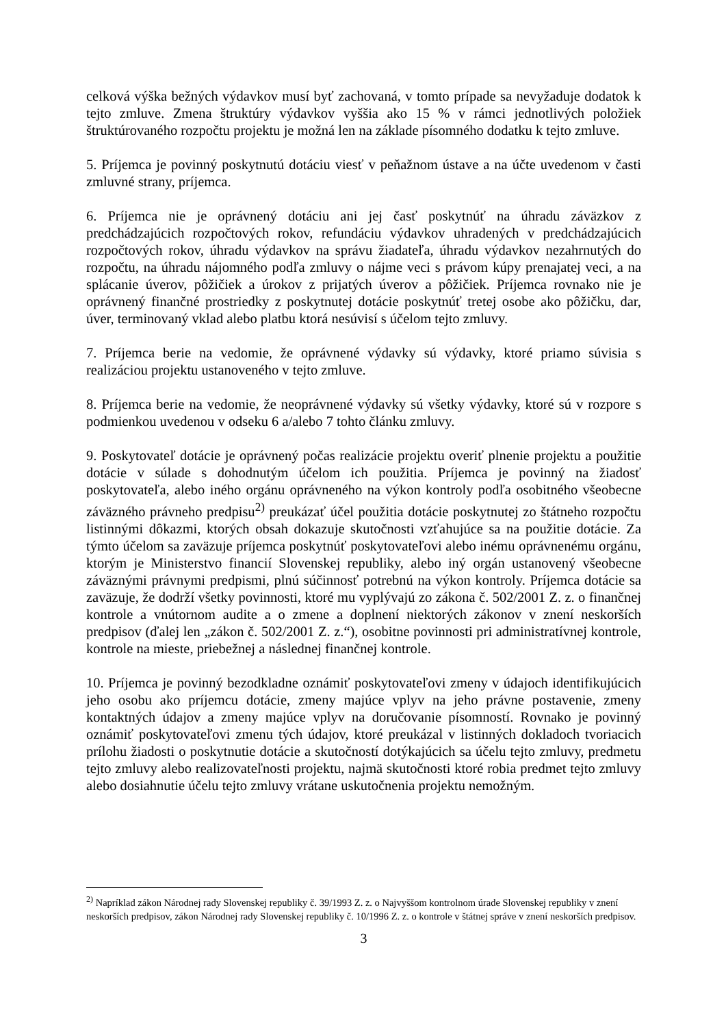celková výška bežných výdavkov musí byť zachovaná, v tomto prípade sa nevyžaduje dodatok k tejto zmluve. Zmena štruktúry výdavkov vyššia ako 15 % v rámci jednotlivých položiek štruktúrovaného rozpočtu projektu je možná len na základe písomného dodatku k tejto zmluve.
5. Príjemca je povinný poskytnutú dotáciu viesť v peňažnom ústave a na účte uvedenom v časti zmluvné strany, príjemca.
6. Príjemca nie je oprávnený dotáciu ani jej časť poskytnúť na úhradu záväzkov z predchádzajúcich rozpočtových rokov, refundáciu výdavkov uhradených v predchádzajúcich rozpočtových rokov, úhradu výdavkov na správu žiadateľa, úhradu výdavkov nezahrnutých do rozpočtu, na úhradu nájomného podľa zmluvy o nájme veci s právom kúpy prenajatej veci, a na splácanie úverov, pôžičiek a úrokov z prijatých úverov a pôžičiek. Príjemca rovnako nie je oprávnený finančné prostriedky z poskytnutej dotácie poskytnúť tretej osobe ako pôžičku, dar, úver, terminovaný vklad alebo platbu ktorá nesúvisí s účelom tejto zmluvy.
7. Príjemca berie na vedomie, že oprávnené výdavky sú výdavky, ktoré priamo súvisia s realizáciou projektu ustanoveného v tejto zmluve.
8. Príjemca berie na vedomie, že neoprávnené výdavky sú všetky výdavky, ktoré sú v rozpore s podmienkou uvedenou v odseku 6 a/alebo 7 tohto článku zmluvy.
9. Poskytovateľ dotácie je oprávnený počas realizácie projektu overiť plnenie projektu a použitie dotácie v súlade s dohodnutým účelom ich použitia. Príjemca je povinný na žiadosť poskytovateľa, alebo iného orgánu oprávneného na výkon kontroly podľa osobitného všeobecne záväzného právneho predpisu<sup>2)</sup> preukázať účel použitia dotácie poskytnutej zo štátneho rozpočtu listinnými dôkazmi, ktorých obsah dokazuje skutočnosti vzťahujúce sa na použitie dotácie. Za týmto účelom sa zaväzuje príjemca poskytnúť poskytovateľovi alebo inému oprávnenému orgánu, ktorým je Ministerstvo financií Slovenskej republiky, alebo iný orgán ustanovený všeobecne záväznými právnymi predpismi, plnú súčinnosť potrebnú na výkon kontroly. Príjemca dotácie sa zaväzuje, že dodrží všetky povinnosti, ktoré mu vyplývajú zo zákona č. 502/2001 Z. z. o finančnej kontrole a vnútornom audite a o zmene a doplnení niektorých zákonov v znení neskorších predpisov (ďalej len „zákon č. 502/2001 Z. z.“), osobitne povinnosti pri administratívnej kontrole, kontrole na mieste, priebežnej a následnej finančnej kontrole.
10. Príjemca je povinný bezodkladne oznámiť poskytovateľovi zmeny v údajoch identifikujúcich jeho osobu ako príjemcu dotácie, zmeny majúce vplyv na jeho právne postavenie, zmeny kontaktných údajov a zmeny majúce vplyv na doručovanie písomností. Rovnako je povinný oznámiť poskytovateľovi zmenu tých údajov, ktoré preukázal v listinných dokladoch tvoriacich prílohu žiadosti o poskytnutie dotácie a skutočností dotýkajúcich sa účelu tejto zmluvy, predmetu tejto zmluvy alebo realizovateľnosti projektu, najmä skutočnosti ktoré robia predmet tejto zmluvy alebo dosiahnutie účelu tejto zmluvy vrátane uskutočnenia projektu nemožným.
<sup>2)</sup> Napríklad zákon Národnej rady Slovenskej republiky č. 39/1993 Z. z. o Najvyššom kontrolnom úrade Slovenskej republiky v znení neskorších predpisov, zákon Národnej rady Slovenskej republiky č. 10/1996 Z. z. o kontrole v štátnej správe v znení neskorších predpisov.
3